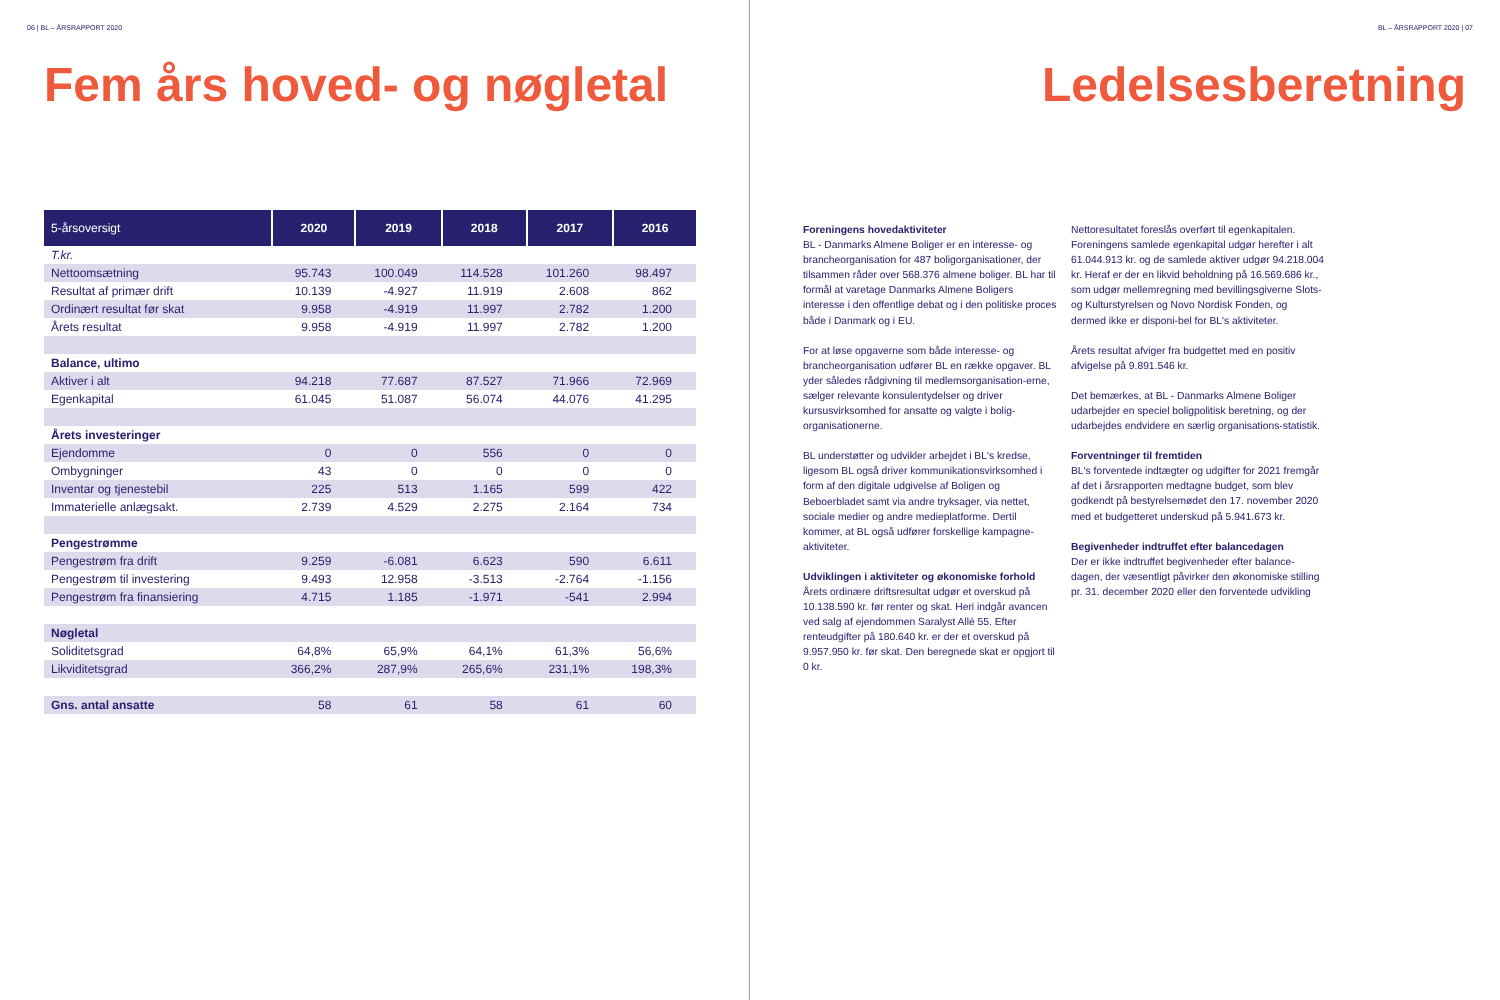06 | BL – ÅRSRAPPORT 2020
Fem års hoved- og nøgletal
| 5-årsoversigt | 2020 | 2019 | 2018 | 2017 | 2016 |
| --- | --- | --- | --- | --- | --- |
| T.kr. | | | | | |
| Nettoomsætning | 95.743 | 100.049 | 114.528 | 101.260 | 98.497 |
| Resultat af primær drift | 10.139 | -4.927 | 11.919 | 2.608 | 862 |
| Ordinært resultat før skat | 9.958 | -4.919 | 11.997 | 2.782 | 1.200 |
| Årets resultat | 9.958 | -4.919 | 11.997 | 2.782 | 1.200 |
| Balance, ultimo | | | | | |
| Aktiver i alt | 94.218 | 77.687 | 87.527 | 71.966 | 72.969 |
| Egenkapital | 61.045 | 51.087 | 56.074 | 44.076 | 41.295 |
| Årets investeringer | | | | | |
| Ejendomme | 0 | 0 | 556 | 0 | 0 |
| Ombygninger | 43 | 0 | 0 | 0 | 0 |
| Inventar og tjenestebil | 225 | 513 | 1.165 | 599 | 422 |
| Immaterielle anlægsakt. | 2.739 | 4.529 | 2.275 | 2.164 | 734 |
| Pengestrømme | | | | | |
| Pengestrøm fra drift | 9.259 | -6.081 | 6.623 | 590 | 6.611 |
| Pengestrøm til investering | 9.493 | 12.958 | -3.513 | -2.764 | -1.156 |
| Pengestrøm fra finansiering | 4.715 | 1.185 | -1.971 | -541 | 2.994 |
| Nøgletal | | | | | |
| Soliditetsgrad | 64,8% | 65,9% | 64,1% | 61,3% | 56,6% |
| Likviditetsgrad | 366,2% | 287,9% | 265,6% | 231,1% | 198,3% |
| Gns. antal ansatte | 58 | 61 | 58 | 61 | 60 |
BL – ÅRSRAPPORT 2020 | 07
Ledelsesberetning
Foreningens hovedaktiviteter
BL - Danmarks Almene Boliger er en interesse- og brancheorganisation for 487 boligorganisationer, der tilsammen råder over 568.376 almene boliger. BL har til formål at varetage Danmarks Almene Boligers interesse i den offentlige debat og i den politiske proces både i Danmark og i EU.
For at løse opgaverne som både interesse- og brancheorganisation udfører BL en række opgaver. BL yder således rådgivning til medlemsorganisation-erne, sælger relevante konsulentydelser og driver kursusvirksomhed for ansatte og valgte i bolig-organisationerne.
BL understøtter og udvikler arbejdet i BL's kredse, ligesom BL også driver kommunikationsvirksomhed i form af den digitale udgivelse af Boligen og Beboerbladet samt via andre tryksager, via nettet, sociale medier og andre medieplatforme. Dertil kommer, at BL også udfører forskellige kampagne-aktiviteter.
Udviklingen i aktiviteter og økonomiske forhold
Årets ordinære driftsresultat udgør et overskud på 10.138.590 kr. før renter og skat. Heri indgår avancen ved salg af ejendommen Saralyst Allé 55. Efter renteudgifter på 180.640 kr. er der et overskud på 9.957.950 kr. før skat. Den beregnede skat er opgjort til 0 kr.
Nettoresultatet foreslås overført til egenkapitalen. Foreningens samlede egenkapital udgør herefter i alt 61.044.913 kr. og de samlede aktiver udgør 94.218.004 kr. Heraf er der en likvid beholdning på 16.569.686 kr., som udgør mellemregning med bevillingsgiverne Slots- og Kulturstyrelsen og Novo Nordisk Fonden, og dermed ikke er disponi-bel for BL's aktiviteter.
Årets resultat afviger fra budgettet med en positiv afvigelse på 9.891.546 kr.
Det bemærkes, at BL - Danmarks Almene Boliger udarbejder en speciel boligpolitisk beretning, og der udarbejdes endvidere en særlig organisations-statistik.
Forventninger til fremtiden
BL's forventede indtægter og udgifter for 2021 fremgår af det i årsrapporten medtagne budget, som blev godkendt på bestyrelsemødet den 17. november 2020 med et budgetteret underskud på 5.941.673 kr.
Begivenheder indtruffet efter balancedagen
Der er ikke indtruffet begivenheder efter balance-dagen, der væsentligt påvirker den økonomiske stilling pr. 31. december 2020 eller den forventede udvikling